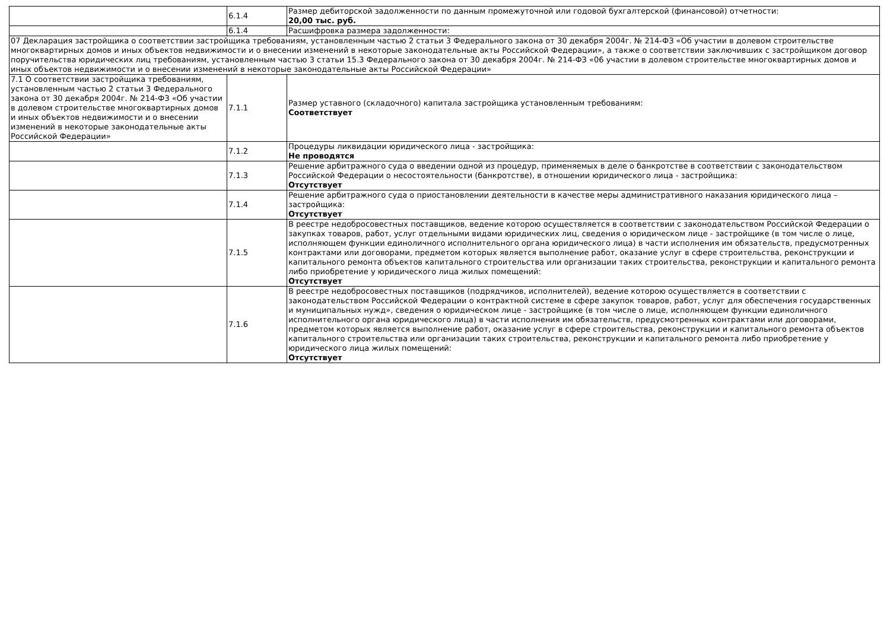| | 6.1.4 | Размер дебиторской задолженности по данным промежуточной или годовой бухгалтерской (финансовой) отчетности: 20,00 тыс. руб. |
| | 6.1.4 | Расшифровка размера задолженности: |
| 07 Декларация застройщика о соответствии застройщика требованиям, установленным частью 2 статьи 3 Федерального закона от 30 декабря 2004г. № 214-ФЗ «Об участии в долевом строительстве многоквартирных домов и иных объектов недвижимости и о внесении изменений в некоторые законодательные акты Российской Федерации», а также о соответствии заключивших с застройщиком договор поручительства юридических лиц требованиям, установленным частью 3 статьи 15.3 Федерального закона от 30 декабря 2004г. № 214-ФЗ «06 участии в долевом строительстве многоквартирных домов и иных объектов недвижимости и о внесении изменений в некоторые законодательные акты Российской Федерации» | | |
| 7.1 О соответствии застройщика требованиям, установленным частью 2 статьи 3 Федерального закона от 30 декабря 2004г. № 214-ФЗ «Об участии в долевом строительстве многоквартирных домов и иных объектов недвижимости и о внесении изменений в некоторые законодательные акты Российской Федерации» | 7.1.1 | Размер уставного (складочного) капитала застройщика установленным требованиям: Соответствует |
| | 7.1.2 | Процедуры ликвидации юридического лица - застройщика: Не проводятся |
| | 7.1.3 | Решение арбитражного суда о введении одной из процедур, применяемых в деле о банкротстве в соответствии с законодательством Российской Федерации о несостоятельности (банкротстве), в отношении юридического лица - застройщика: Отсутствует |
| | 7.1.4 | Решение арбитражного суда о приостановлении деятельности в качестве меры административного наказания юридического лица – застройщика: Отсутствует |
| | 7.1.5 | В реестре недобросовестных поставщиков, ведение которою осуществляется в соответствии с законодательством Российской Федерации о закупках товаров, работ, услуг отдельными видами юридических лиц, сведения о юридическом лице - застройщике (в том числе о лице, исполняющем функции единоличного исполнительного органа юридического лица) в части исполнения им обязательств, предусмотренных контрактами или договорами, предметом которых является выполнение работ, оказание услуг в сфере строительства, реконструкции и капитального ремонта объектов капитального строительства или организации таких строительства, реконструкции и капитального ремонта либо приобретение у юридического лица жилых помещений: Отсутствует |
| | 7.1.6 | В реестре недобросовестных поставщиков (подрядчиков, исполнителей), ведение которою осуществляется в соответствии с законодательством Российской Федерации о контрактной системе в сфере закупок товаров, работ, услуг для обеспечения государственных и муниципальных нужд», сведения о юридическом лице - застройщике (в том числе о лице, исполняющем функции единоличного исполнительного органа юридического лица) в части исполнения им обязательств, предусмотренных контрактами или договорами, предметом которых является выполнение работ, оказание услуг в сфере строительства, реконструкции и капитального ремонта объектов капитального строительства или организации таких строительства, реконструкции и капитального ремонта либо приобретение у юридического лица жилых помещений: Отсутствует |